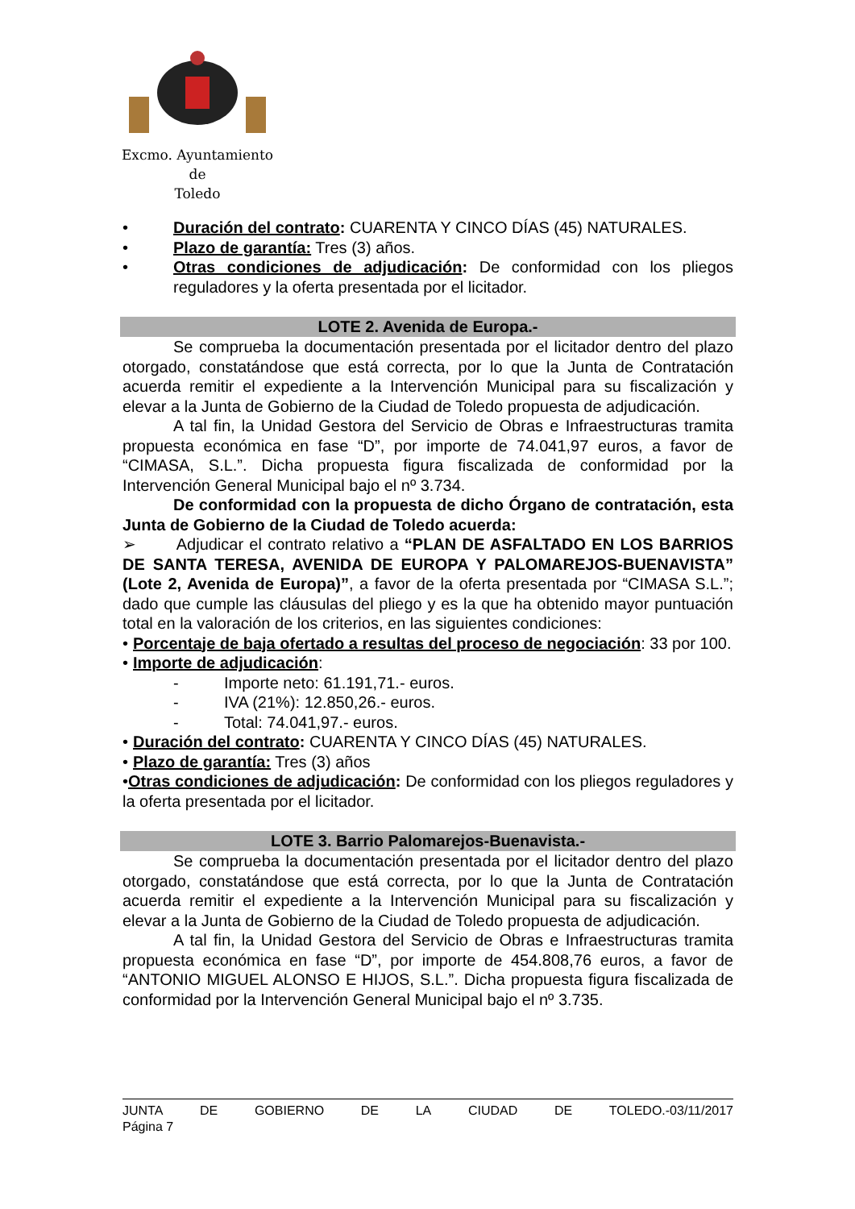Excmo. Ayuntamiento
de
Toledo
• Duración del contrato: CUARENTA Y CINCO DÍAS (45) NATURALES.
• Plazo de garantía: Tres (3) años.
• Otras condiciones de adjudicación: De conformidad con los pliegos reguladores y la oferta presentada por el licitador.
LOTE 2. Avenida de Europa.-
Se comprueba la documentación presentada por el licitador dentro del plazo otorgado, constatándose que está correcta, por lo que la Junta de Contratación acuerda remitir el expediente a la Intervención Municipal para su fiscalización y elevar a la Junta de Gobierno de la Ciudad de Toledo propuesta de adjudicación.
A tal fin, la Unidad Gestora del Servicio de Obras e Infraestructuras tramita propuesta económica en fase “D”, por importe de 74.041,97 euros, a favor de “CIMASA, S.L.”. Dicha propuesta figura fiscalizada de conformidad por la Intervención General Municipal bajo el nº 3.734.
De conformidad con la propuesta de dicho Órgano de contratación, esta Junta de Gobierno de la Ciudad de Toledo acuerda:
➢ Adjudicar el contrato relativo a “PLAN DE ASFALTADO EN LOS BARRIOS DE SANTA TERESA, AVENIDA DE EUROPA Y PALOMAREJOS-BUENAVISTA” (Lote 2, Avenida de Europa)”, a favor de la oferta presentada por “CIMASA S.L.”; dado que cumple las cláusulas del pliego y es la que ha obtenido mayor puntuación total en la valoración de los criterios, en las siguientes condiciones:
• Porcentaje de baja ofertado a resultas del proceso de negociación: 33 por 100.
• Importe de adjudicación:
- Importe neto: 61.191,71.- euros.
- IVA (21%): 12.850,26.- euros.
- Total: 74.041,97.- euros.
• Duración del contrato: CUARENTA Y CINCO DÍAS (45) NATURALES.
• Plazo de garantía: Tres (3) años
•Otras condiciones de adjudicación: De conformidad con los pliegos reguladores y la oferta presentada por el licitador.
LOTE 3. Barrio Palomarejos-Buenavista.-
Se comprueba la documentación presentada por el licitador dentro del plazo otorgado, constatándose que está correcta, por lo que la Junta de Contratación acuerda remitir el expediente a la Intervención Municipal para su fiscalización y elevar a la Junta de Gobierno de la Ciudad de Toledo propuesta de adjudicación.
A tal fin, la Unidad Gestora del Servicio de Obras e Infraestructuras tramita propuesta económica en fase “D”, por importe de 454.808,76 euros, a favor de “ANTONIO MIGUEL ALONSO E HIJOS, S.L.”. Dicha propuesta figura fiscalizada de conformidad por la Intervención General Municipal bajo el nº 3.735.
JUNTA DE GOBIERNO DE LA CIUDAD DE TOLEDO.-03/11/2017
Página 7